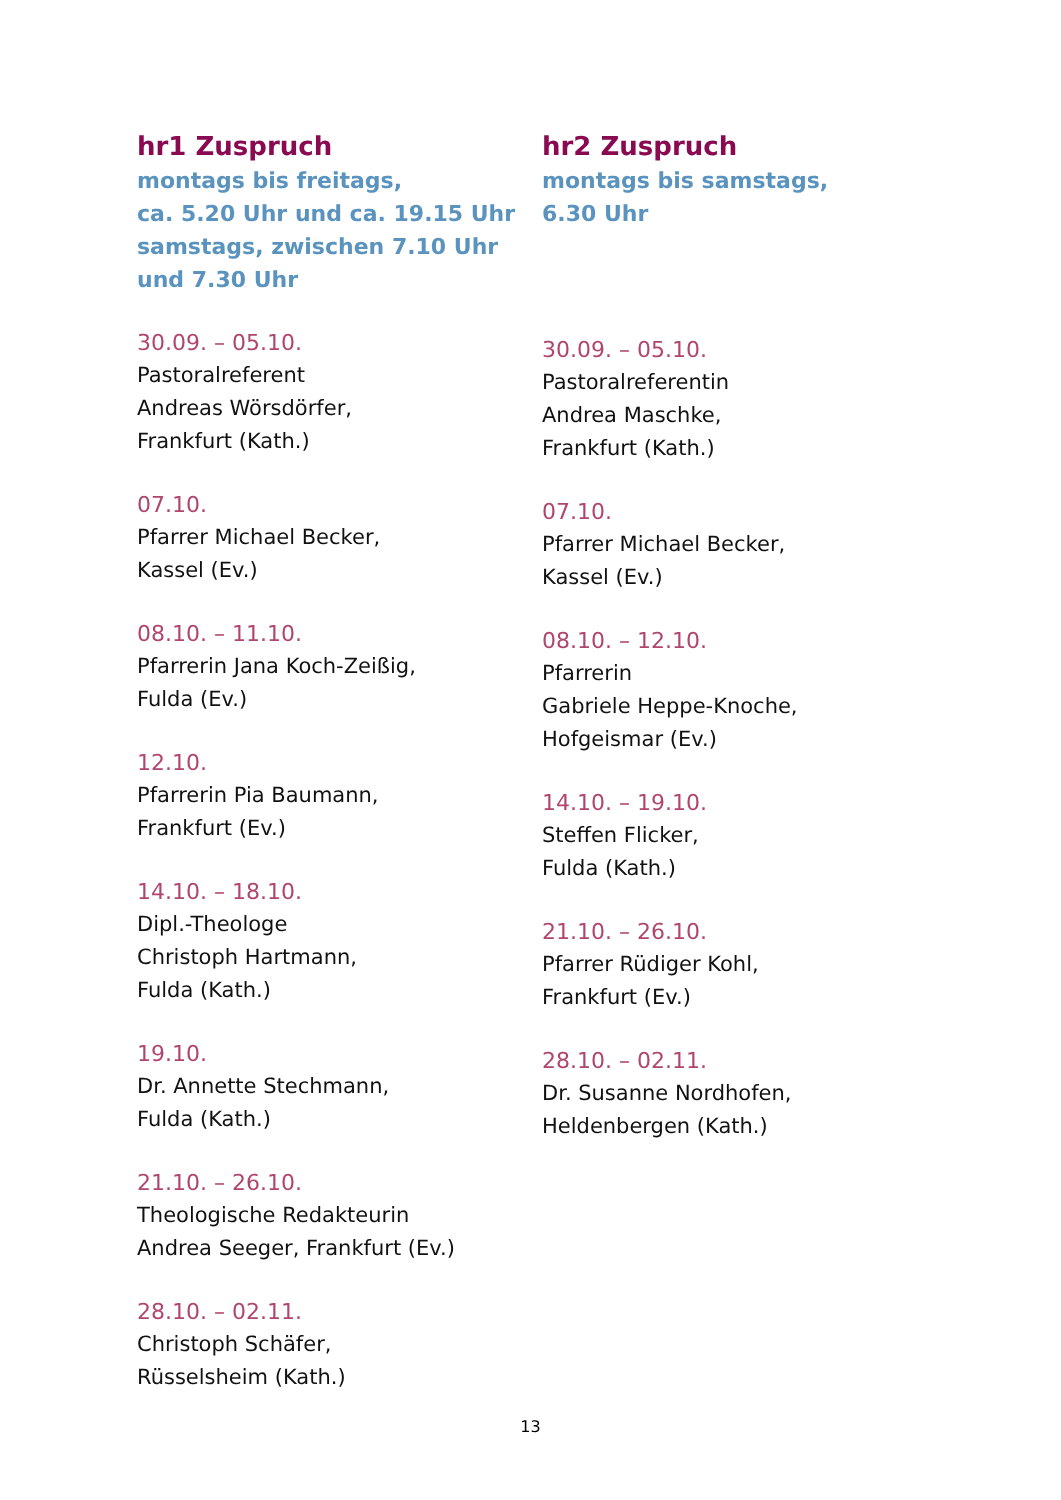hr1 Zuspruch
montags bis freitags,
ca. 5.20 Uhr und ca. 19.15 Uhr
samstags, zwischen 7.10 Uhr
und 7.30 Uhr
30.09. – 05.10.
Pastoralreferent
Andreas Wörsdörfer,
Frankfurt (Kath.)
07.10.
Pfarrer Michael Becker,
Kassel (Ev.)
08.10. – 11.10.
Pfarrerin Jana Koch-Zeißig,
Fulda (Ev.)
12.10.
Pfarrerin Pia Baumann,
Frankfurt (Ev.)
14.10. – 18.10.
Dipl.-Theologe
Christoph Hartmann,
Fulda (Kath.)
19.10.
Dr. Annette Stechmann,
Fulda (Kath.)
21.10. – 26.10.
Theologische Redakteurin
Andrea Seeger, Frankfurt (Ev.)
28.10. – 02.11.
Christoph Schäfer,
Rüsselsheim (Kath.)
hr2 Zuspruch
montags bis samstags,
6.30 Uhr
30.09. – 05.10.
Pastoralreferentin
Andrea Maschke,
Frankfurt (Kath.)
07.10.
Pfarrer Michael Becker,
Kassel (Ev.)
08.10. – 12.10.
Pfarrerin
Gabriele Heppe-Knoche,
Hofgeismar (Ev.)
14.10. – 19.10.
Steffen Flicker,
Fulda (Kath.)
21.10. – 26.10.
Pfarrer Rüdiger Kohl,
Frankfurt (Ev.)
28.10. – 02.11.
Dr. Susanne Nordhofen,
Heldenbergen (Kath.)
13